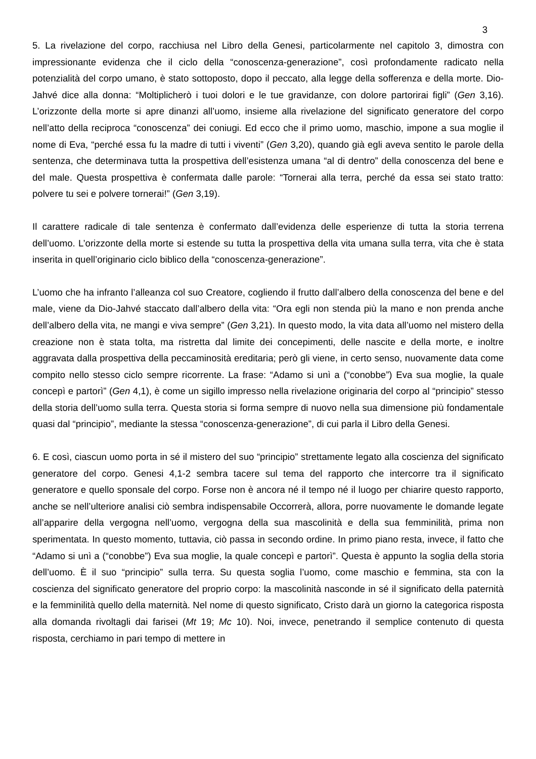3
5. La rivelazione del corpo, racchiusa nel Libro della Genesi, particolarmente nel capitolo 3, dimostra con impressionante evidenza che il ciclo della “conoscenza-generazione”, così profondamente radicato nella potenzialità del corpo umano, è stato sottoposto, dopo il peccato, alla legge della sofferenza e della morte. Dio-Jahvé dice alla donna: “Moltiplicherò i tuoi dolori e le tue gravidanze, con dolore partorirai figli” (Gen 3,16). L’orizzonte della morte si apre dinanzi all’uomo, insieme alla rivelazione del significato generatore del corpo nell’atto della reciproca “conoscenza” dei coniugi. Ed ecco che il primo uomo, maschio, impone a sua moglie il nome di Eva, “perché essa fu la madre di tutti i viventi” (Gen 3,20), quando già egli aveva sentito le parole della sentenza, che determinava tutta la prospettiva dell’esistenza umana “al di dentro” della conoscenza del bene e del male. Questa prospettiva è confermata dalle parole: “Tornerai alla terra, perché da essa sei stato tratto: polvere tu sei e polvere tornerai!” (Gen 3,19).
Il carattere radicale di tale sentenza è confermato dall’evidenza delle esperienze di tutta la storia terrena dell’uomo. L’orizzonte della morte si estende su tutta la prospettiva della vita umana sulla terra, vita che è stata inserita in quell’originario ciclo biblico della “conoscenza-generazione”.
L’uomo che ha infranto l’alleanza col suo Creatore, cogliendo il frutto dall’albero della conoscenza del bene e del male, viene da Dio-Jahvé staccato dall’albero della vita: “Ora egli non stenda più la mano e non prenda anche dell’albero della vita, ne mangi e viva sempre” (Gen 3,21). In questo modo, la vita data all’uomo nel mistero della creazione non è stata tolta, ma ristretta dal limite dei concepimenti, delle nascite e della morte, e inoltre aggravata dalla prospettiva della peccaminosità ereditaria; però gli viene, in certo senso, nuovamente data come compito nello stesso ciclo sempre ricorrente. La frase: “Adamo si unì a (“conobbe”) Eva sua moglie, la quale concepì e partorì” (Gen 4,1), è come un sigillo impresso nella rivelazione originaria del corpo al “principio” stesso della storia dell’uomo sulla terra. Questa storia si forma sempre di nuovo nella sua dimensione più fondamentale quasi dal “principio”, mediante la stessa “conoscenza-generazione”, di cui parla il Libro della Genesi.
6. E così, ciascun uomo porta in sé il mistero del suo “principio” strettamente legato alla coscienza del significato generatore del corpo. Genesi 4,1-2 sembra tacere sul tema del rapporto che intercorre tra il significato generatore e quello sponsale del corpo. Forse non è ancora né il tempo né il luogo per chiarire questo rapporto, anche se nell’ulteriore analisi ciò sembra indispensabile Occorrerà, allora, porre nuovamente le domande legate all’apparire della vergogna nell’uomo, vergogna della sua mascolinità e della sua femminilità, prima non sperimentata. In questo momento, tuttavia, ciò passa in secondo ordine. In primo piano resta, invece, il fatto che “Adamo si unì a (“conobbe”) Eva sua moglie, la quale concepì e partorì”. Questa è appunto la soglia della storia dell’uomo. È il suo “principio” sulla terra. Su questa soglia l’uomo, come maschio e femmina, sta con la coscienza del significato generatore del proprio corpo: la mascolinità nasconde in sé il significato della paternità e la femminilità quello della maternità. Nel nome di questo significato, Cristo darà un giorno la categorica risposta alla domanda rivoltagli dai farisei (Mt 19; Mc 10). Noi, invece, penetrando il semplice contenuto di questa risposta, cerchiamo in pari tempo di mettere in